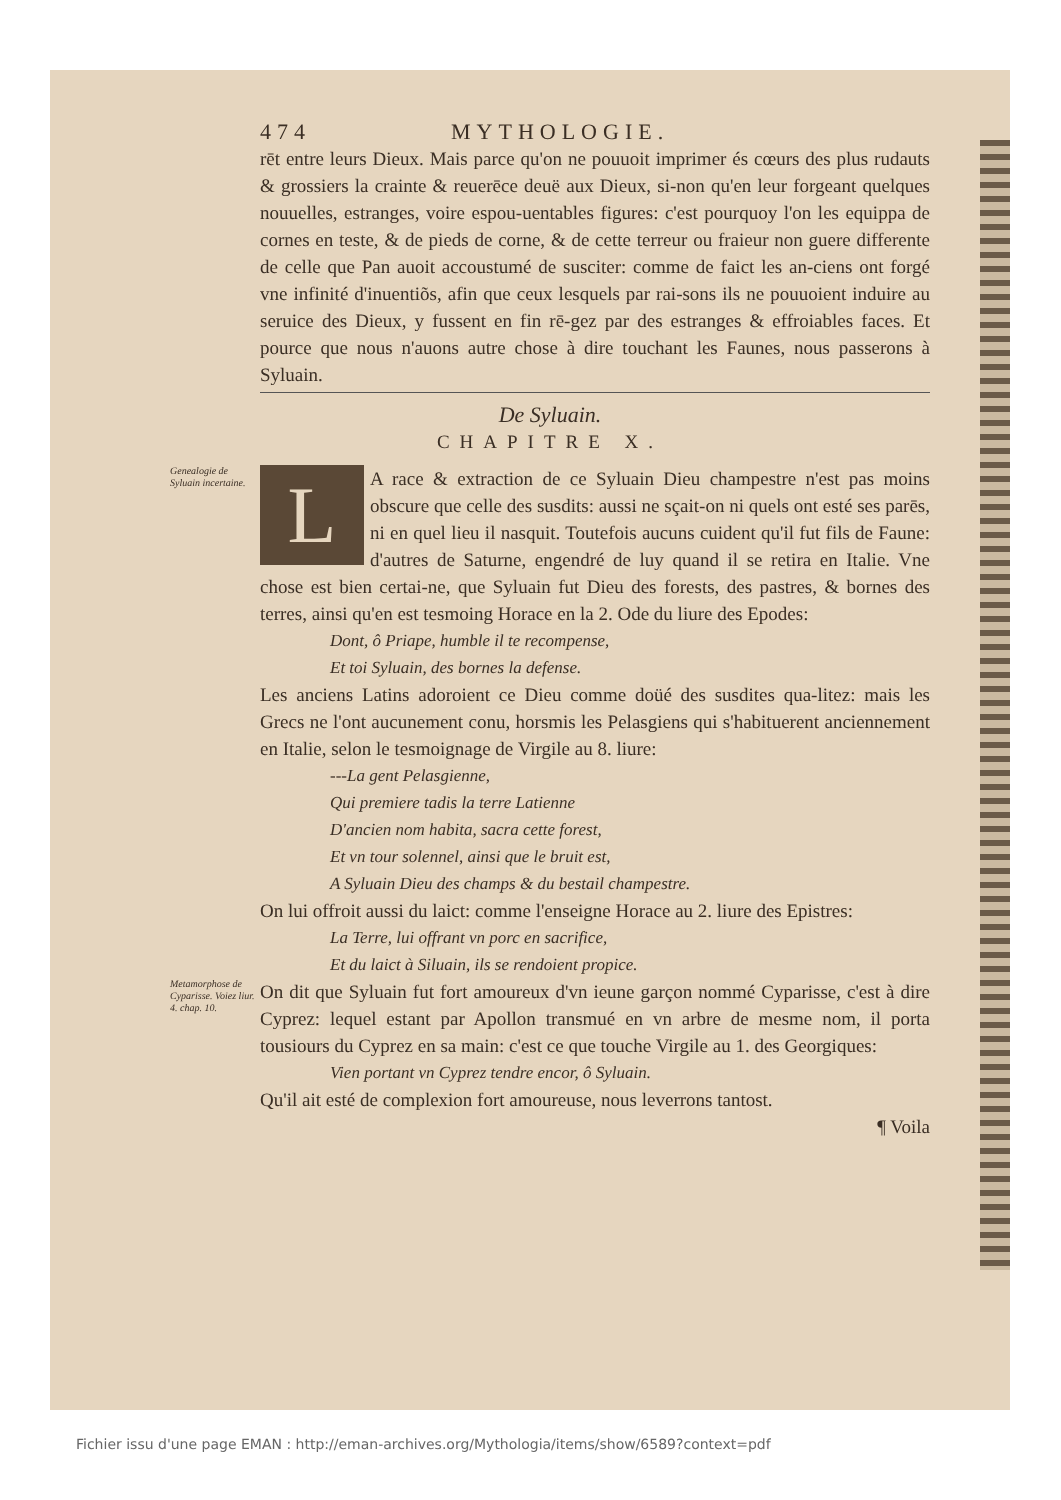474 MYTHOLOGIE.
rēt entre leurs Dieux. Mais parce qu'on ne pouuoit imprimer és cœurs des plus rudauts & grossiers la crainte & reuerēce deuë aux Dieux, si-non qu'en leur forgeant quelques nouuelles, estranges, voire espou-uentables figures: c'est pourquoy l'on les equippa de cornes en teste, & de pieds de corne, & de cette terreur ou fraieur non guere differente de celle que Pan auoit accoustumé de susciter: comme de faict les an-ciens ont forgé vne infinité d'inuentiõs, afin que ceux lesquels par rai-sons ils ne pouuoient induire au seruice des Dieux, y fussent en fin rē-gez par des estranges & effroiables faces. Et pource que nous n'auons autre chose à dire touchant les Faunes, nous passerons à Syluain.
De Syluain.
CHAPITRE X.
Genealogie de Syluain incertaine.
LA race & extraction de ce Syluain Dieu champestre n'est pas moins obscure que celle des susdits: aussi ne sçait-on ni quels ont esté ses parēs, ni en quel lieu il nasquit. Toutefois aucuns cuident qu'il fut fils de Faune: d'autres de Saturne, engendré de luy quand il se retira en Italie. Vne chose est bien certai-ne, que Syluain fut Dieu des forests, des pastres, & bornes des terres, ainsi qu'en est tesmoing Horace en la 2. Ode du liure des Epodes:
Dont, ô Priape, humble il te recompense,
Et toi Syluain, des bornes la defense.
Les anciens Latins adoroient ce Dieu comme doüé des susdites qua-litez: mais les Grecs ne l'ont aucunement conu, horsmis les Pelasgiens qui s'habituerent anciennement en Italie, selon le tesmoignage de Virgile au 8. liure:
---La gent Pelasgienne,
Qui premiere tadis la terre Latienne
D'ancien nom habita, sacra cette forest,
Et vn tour solennel, ainsi que le bruit est,
A Syluain Dieu des champs & du bestail champestre.
On lui offroit aussi du laict: comme l'enseigne Horace au 2. liure des Epistres:
La Terre, lui offrant vn porc en sacrifice,
Et du laict à Siluain, ils se rendoient propice.
Metamorphose de Cyparisse. Voiez liur. 4. chap. 10.
On dit que Syluain fut fort amoureux d'vn ieune garçon nommé Cyparisse, c'est à dire Cyprez: lequel estant par Apollon transmué en vn arbre de mesme nom, il porta tousiours du Cyprez en sa main: c'est ce que touche Virgile au 1. des Georgiques:
Vien portant vn Cyprez tendre encor, ô Syluain.
Qu'il ait esté de complexion fort amoureuse, nous leverrons tantost.
¶ Voila
Fichier issu d'une page EMAN : http://eman-archives.org/Mythologia/items/show/6589?context=pdf